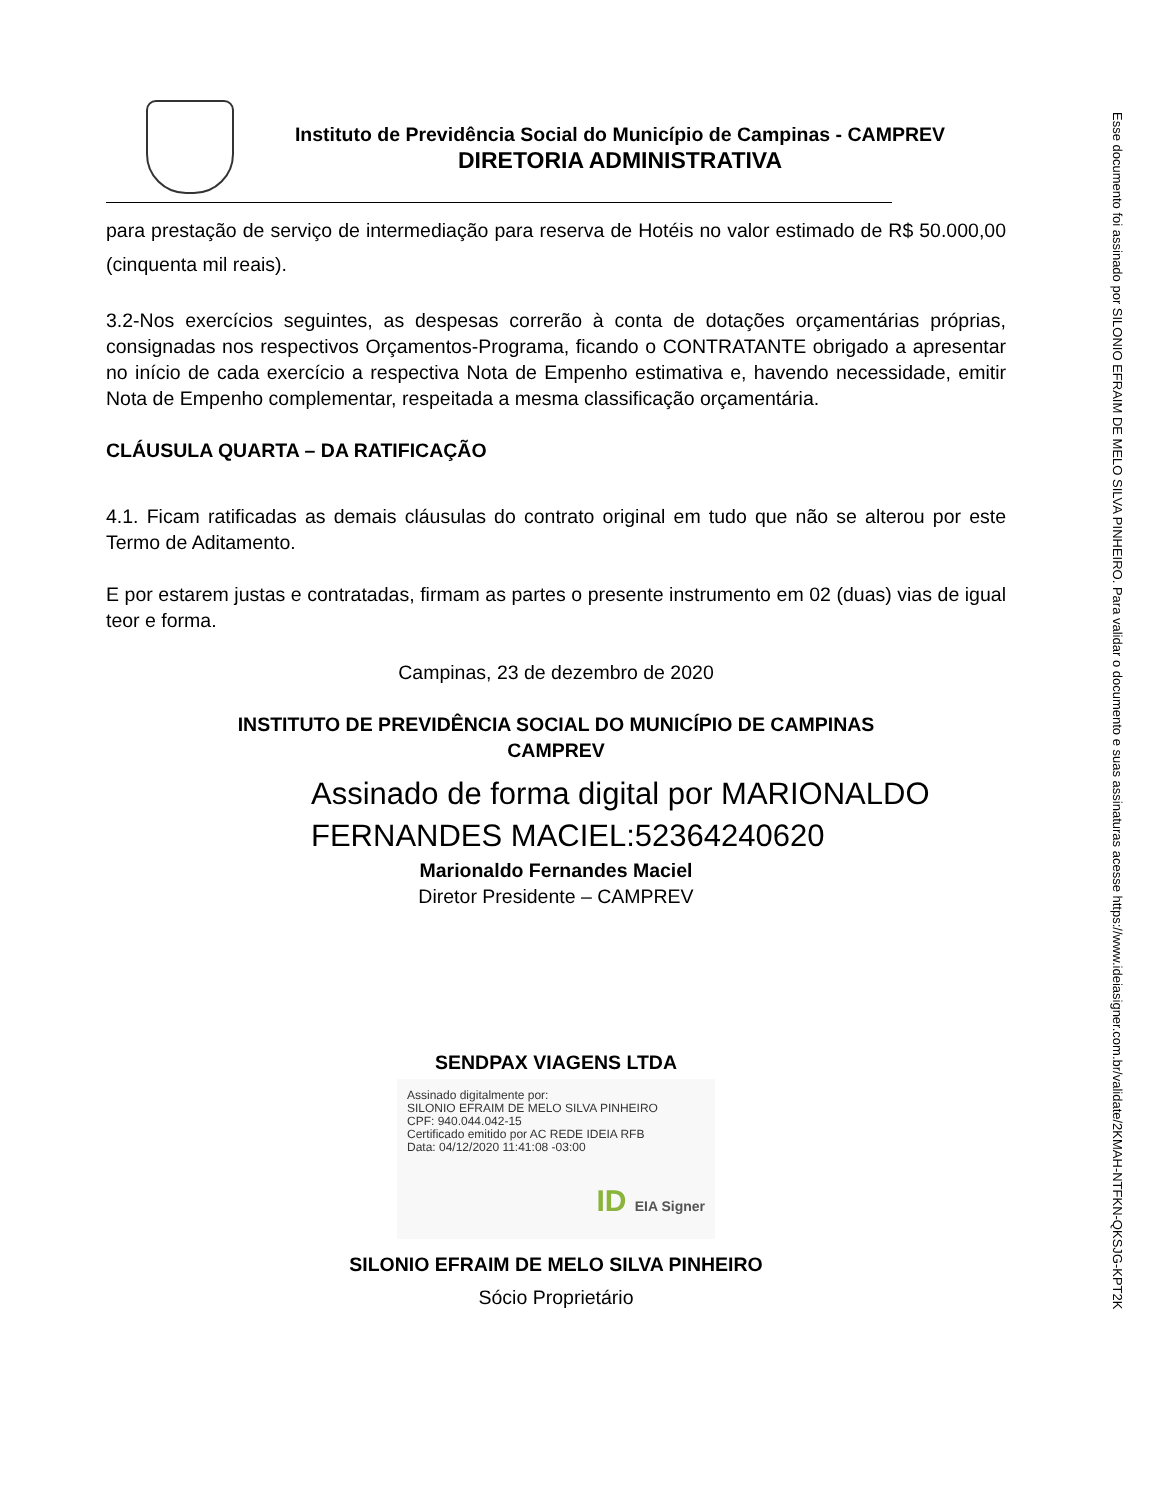Instituto de Previdência Social do Município de Campinas - CAMPREV
DIRETORIA ADMINISTRATIVA
para prestação de serviço de intermediação para reserva de Hotéis no valor estimado de R$ 50.000,00 (cinquenta mil reais).
3.2-Nos exercícios seguintes, as despesas correrão à conta de dotações orçamentárias próprias, consignadas nos respectivos Orçamentos-Programa, ficando o CONTRATANTE obrigado a apresentar no início de cada exercício a respectiva Nota de Empenho estimativa e, havendo necessidade, emitir Nota de Empenho complementar, respeitada a mesma classificação orçamentária.
CLÁUSULA QUARTA – DA RATIFICAÇÃO
4.1. Ficam ratificadas as demais cláusulas do contrato original em tudo que não se alterou por este Termo de Aditamento.
E por estarem justas e contratadas, firmam as partes o presente instrumento em 02 (duas) vias de igual teor e forma.
Campinas, 23 de dezembro de 2020
INSTITUTO DE PREVIDÊNCIA SOCIAL DO MUNICÍPIO DE CAMPINAS
CAMPREV
Assinado de forma digital por MARIONALDO FERNANDES MACIEL:52364240620
Marionaldo Fernandes Maciel
Diretor Presidente – CAMPREV
SENDPAX VIAGENS LTDA
Assinado digitalmente por:
SILONIO EFRAIM DE MELO SILVA PINHEIRO
CPF: 940.044.042-15
Certificado emitido por AC REDE IDEIA RFB
Data: 04/12/2020 11:41:08 -03:00
ID EIA Signer
SILONIO EFRAIM DE MELO SILVA PINHEIRO
Sócio Proprietário
Esse documento foi assinado por SILONIO EFRAIM DE MELO SILVA PINHEIRO. Para validar o documento e suas assinaturas acesse https://www.ideiasigner.com.br/validate/2KMAH-NTFKN-QKSJG-KPT2K